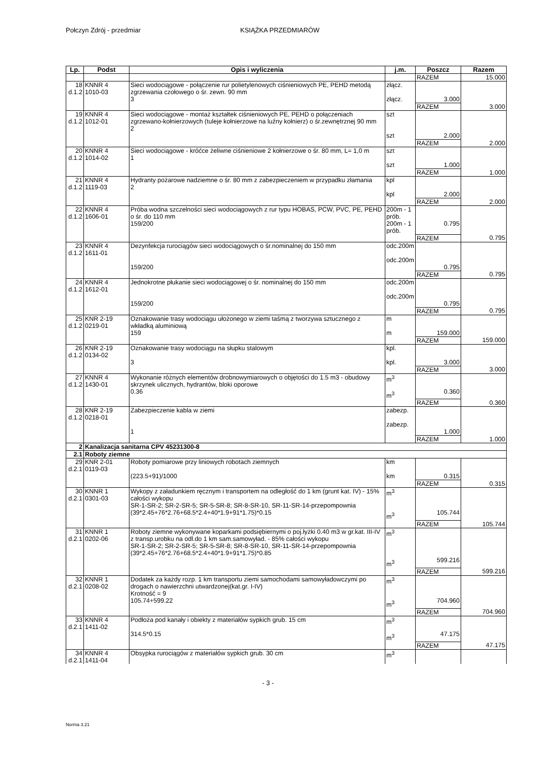Połczyn Zdrój - przedmiar KSIĄŻKA PRZEDMIARÓW
| Lp. | Podst | Opis i wyliczenia | j.m. | Poszcz | Razem |
| --- | --- | --- | --- | --- | --- |
| | | | | RAZEM | 15.000 |
| 18 d.1.2 | KNNR 4 1010-03 | Sieci wodociągowe - połączenie rur polietylenowych ciśnieniowych PE, PEHD metodą zgrzewania czołowego o śr. zewn. 90 mm 3 | złącz. złącz. | 3.000 | |
| | | | | RAZEM | 3.000 |
| 19 d.1.2 | KNNR 4 1012-01 | Sieci wodociągowe - montaż kształtek ciśnieniowych PE, PEHD o połączeniach zgrzewano-kołnierzowych (tuleje kołnierzowe na luźny kołnierz) o śr.zewnętrznej 90 mm 2 | szt szt | 2.000 | |
| | | | | RAZEM | 2.000 |
| 20 d.1.2 | KNNR 4 1014-02 | Sieci wodociągowe - króćce żeliwne ciśnieniowe 2 kołnierzowe o śr. 80 mm, L= 1,0 m 1 | szt szt | 1.000 | |
| | | | | RAZEM | 1.000 |
| 21 d.1.2 | KNNR 4 1119-03 | Hydranty pożarowe nadziemne o śr. 80 mm z zabezpieczeniem w przypadku złamania 2 | kpl kpl | 2.000 | |
| | | | | RAZEM | 2.000 |
| 22 d.1.2 | KNNR 4 1606-01 | Próba wodna szczelności sieci wodociągowych z rur typu HOBAS, PCW, PVC, PE, PEHD o śr. do 110 mm 159/200 | 200m - 1 prób. 200m - 1 prób. | 0.795 | |
| | | | | RAZEM | 0.795 |
| 23 d.1.2 | KNNR 4 1611-01 | Dezynfekcja rurociągów sieci wodociągowych o śr.nominalnej do 150 mm 159/200 | odc.200m odc.200m | 0.795 | |
| | | | | RAZEM | 0.795 |
| 24 d.1.2 | KNNR 4 1612-01 | Jednokrotne płukanie sieci wodociągowej o śr. nominalnej do 150 mm 159/200 | odc.200m odc.200m | 0.795 | |
| | | | | RAZEM | 0.795 |
| 25 d.1.2 | KNR 2-19 0219-01 | Oznakowanie trasy wodociągu ułożonego w ziemi taśmą z tworzywa sztucznego z wkładką aluminiową 159 | m m | 159.000 | |
| | | | | RAZEM | 159.000 |
| 26 d.1.2 | KNR 2-19 0134-02 | Oznakowanie trasy wodociągu na słupku stalowym 3 | kpl. kpl. | 3.000 | |
| | | | | RAZEM | 3.000 |
| 27 d.1.2 | KNNR 4 1430-01 | Wykonanie różnych elementów drobnowymiarowych o objętości do 1.5 m3 - obudowy skrzynek ulicznych, hydrantów, bloki oporowe 0.36 | m<sup>3</sup> m<sup>3</sup> | 0.360 | |
| | | | | RAZEM | 0.360 |
| 28 d.1.2 | KNR 2-19 0218-01 | Zabezpieczenie kabla w ziemi 1 | zabezp. zabezp. | 1.000 | |
| | | | | RAZEM | 1.000 |
| 2 | Kanalizacja sanitarna CPV 45231300-8 | | | | |
| 2.1 | Roboty ziemne | | | | |
| 29 d.2.1 | KNR 2-01 0119-03 | Roboty pomiarowe przy liniowych robotach ziemnych (223.5+91)/1000 | km km | 0.315 | |
| | | | | RAZEM | 0.315 |
| 30 d.2.1 | KNNR 1 0301-03 | Wykopy z załadunkiem ręcznym i transportem na odległość do 1 km (grunt kat. IV) - 15% całości wykopu SR-1-SR-2; SR-2-SR-5; SR-5-SR-8; SR-8-SR-10, SR-11-SR-14-przepompownia (39*2.45+76*2.76+68.5*2.4+40*1.9+91*1.75)*0.15 | m<sup>3</sup> m<sup>3</sup> | 105.744 | |
| | | | | RAZEM | 105.744 |
| 31 d.2.1 | KNNR 1 0202-06 | Roboty ziemne wykonywane koparkami podsiębiernymi o poj.łyżki 0.40 m3 w gr.kat. III-IV z transp.urobku na odl.do 1 km sam.samowyład. - 85% całości wykopu SR-1-SR-2; SR-2-SR-5; SR-5-SR-8; SR-8-SR-10, SR-11-SR-14-przepompownia (39*2.45+76*2.76+68.5*2.4+40*1.9+91*1.75)*0.85 | m<sup>3</sup> m<sup>3</sup> | 599.216 | |
| | | | | RAZEM | 599.216 |
| 32 d.2.1 | KNNR 1 0208-02 | Dodatek za każdy rozp. 1 km transportu ziemi samochodami samowyładowczymi po drogach o nawierzchni utwardzonej(kat.gr. I-IV) Krotność = 9 105.74+599.22 | m<sup>3</sup> m<sup>3</sup> | 704.960 | |
| | | | | RAZEM | 704.960 |
| 33 d.2.1 | KNNR 4 1411-02 | Podłoża pod kanały i obiekty z materiałów sypkich grub. 15 cm 314.5*0.15 | m<sup>3</sup> m<sup>3</sup> | 47.175 | |
| | | | | RAZEM | 47.175 |
| 34 d.2.1 | KNNR 4 1411-04 | Obsypka rurociągów z materiałów sypkich grub. 30 cm | m<sup>3</sup> | | |
- 3 -
Norma 3.21